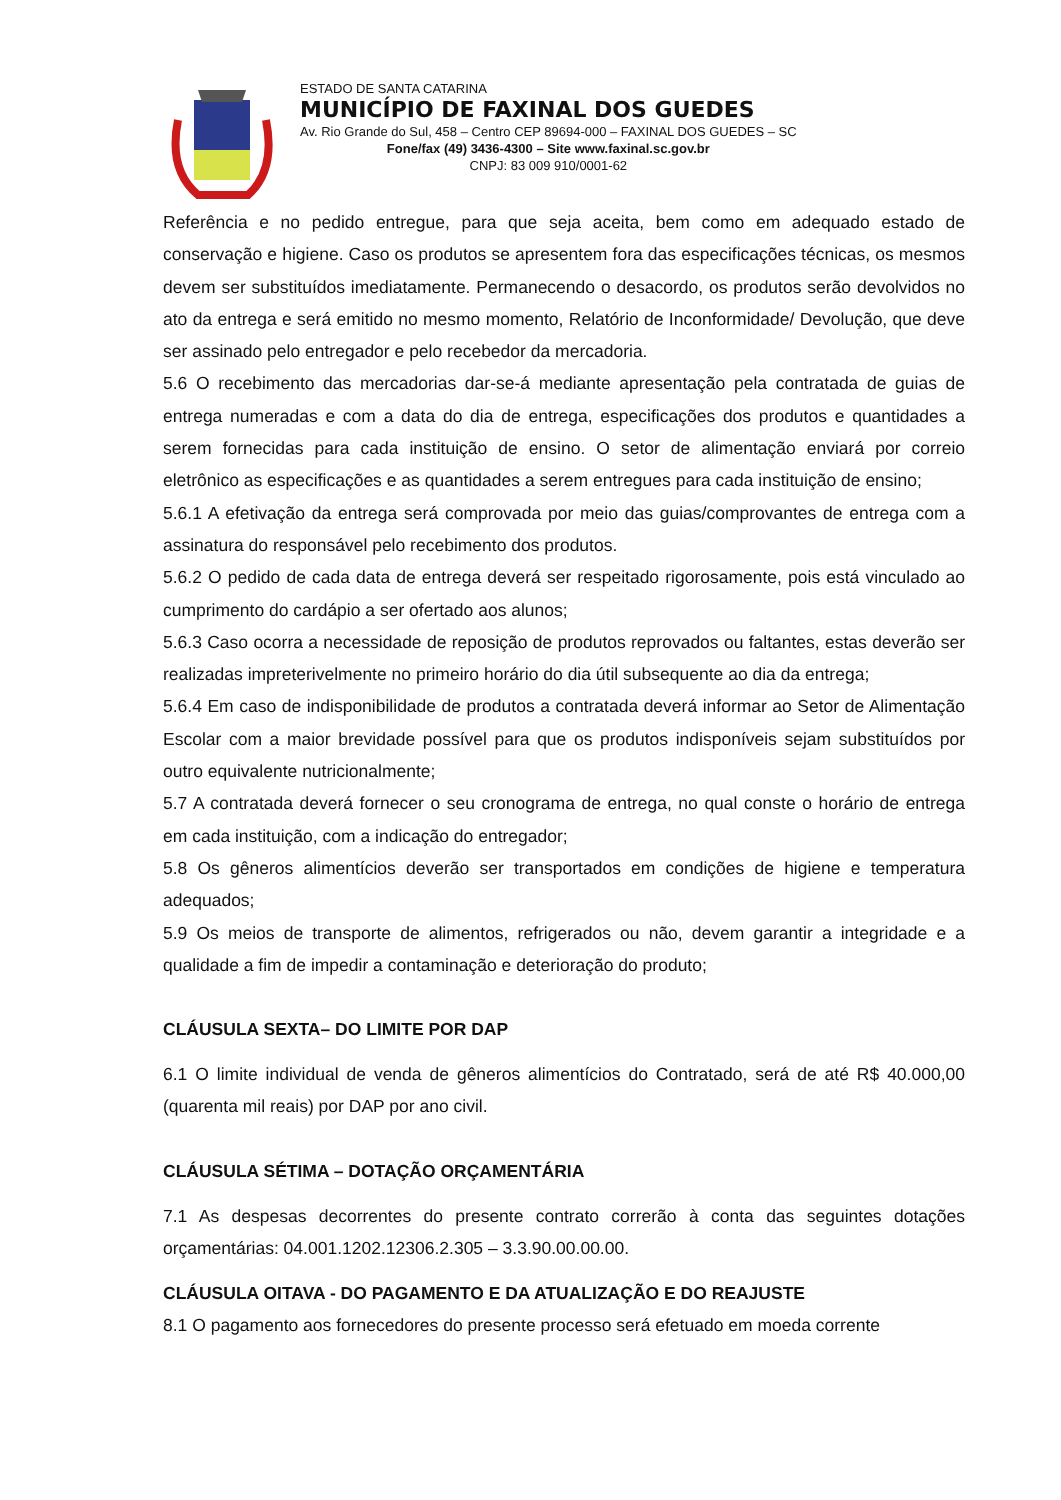ESTADO DE SANTA CATARINA
MUNICÍPIO DE FAXINAL DOS GUEDES
Av. Rio Grande do Sul, 458 – Centro CEP 89694-000 – FAXINAL DOS GUEDES – SC
Fone/fax (49) 3436-4300 – Site www.faxinal.sc.gov.br
CNPJ: 83 009 910/0001-62
Referência e no pedido entregue, para que seja aceita, bem como em adequado estado de conservação e higiene. Caso os produtos se apresentem fora das especificações técnicas, os mesmos devem ser substituídos imediatamente. Permanecendo o desacordo, os produtos serão devolvidos no ato da entrega e será emitido no mesmo momento, Relatório de Inconformidade/ Devolução, que deve ser assinado pelo entregador e pelo recebedor da mercadoria.
5.6 O recebimento das mercadorias dar-se-á mediante apresentação pela contratada de guias de entrega numeradas e com a data do dia de entrega, especificações dos produtos e quantidades a serem fornecidas para cada instituição de ensino. O setor de alimentação enviará por correio eletrônico as especificações e as quantidades a serem entregues para cada instituição de ensino;
5.6.1 A efetivação da entrega será comprovada por meio das guias/comprovantes de entrega com a assinatura do responsável pelo recebimento dos produtos.
5.6.2 O pedido de cada data de entrega deverá ser respeitado rigorosamente, pois está vinculado ao cumprimento do cardápio a ser ofertado aos alunos;
5.6.3 Caso ocorra a necessidade de reposição de produtos reprovados ou faltantes, estas deverão ser realizadas impreterivelmente no primeiro horário do dia útil subsequente ao dia da entrega;
5.6.4 Em caso de indisponibilidade de produtos a contratada deverá informar ao Setor de Alimentação Escolar com a maior brevidade possível para que os produtos indisponíveis sejam substituídos por outro equivalente nutricionalmente;
5.7 A contratada deverá fornecer o seu cronograma de entrega, no qual conste o horário de entrega em cada instituição, com a indicação do entregador;
5.8 Os gêneros alimentícios deverão ser transportados em condições de higiene e temperatura adequados;
5.9 Os meios de transporte de alimentos, refrigerados ou não, devem garantir a integridade e a qualidade a fim de impedir a contaminação e deterioração do produto;
CLÁUSULA SEXTA– DO LIMITE POR DAP
6.1 O limite individual de venda de gêneros alimentícios do Contratado, será de até R$ 40.000,00 (quarenta mil reais) por DAP por ano civil.
CLÁUSULA SÉTIMA – DOTAÇÃO ORÇAMENTÁRIA
7.1 As despesas decorrentes do presente contrato correrão à conta das seguintes dotações orçamentárias: 04.001.1202.12306.2.305 – 3.3.90.00.00.00.
CLÁUSULA OITAVA - DO PAGAMENTO E DA ATUALIZAÇÃO E DO REAJUSTE
8.1 O pagamento aos fornecedores do presente processo será efetuado em moeda corrente